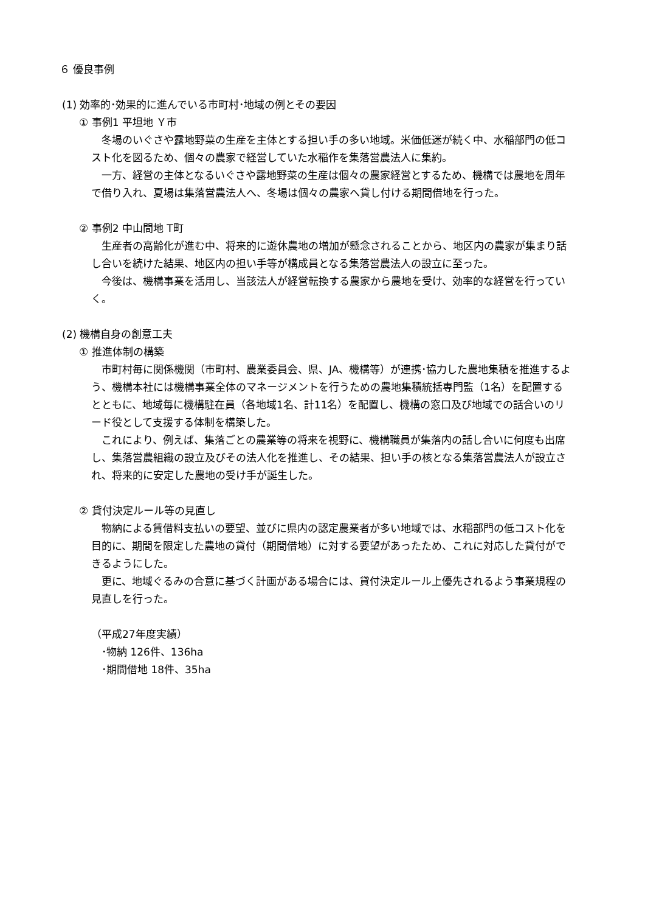６ 優良事例
(1) 効率的･効果的に進んでいる市町村･地域の例とその要因
① 事例1 平坦地 Ｙ市
　冬場のいぐさや露地野菜の生産を主体とする担い手の多い地域。米価低迷が続く中、水稲部門の低コスト化を図るため、個々の農家で経営していた水稲作を集落営農法人に集約。
　一方、経営の主体となるいぐさや露地野菜の生産は個々の農家経営とするため、機構では農地を周年で借り入れ、夏場は集落営農法人へ、冬場は個々の農家へ貸し付ける期間借地を行った。
② 事例2 中山間地 T町
　生産者の高齢化が進む中、将来的に遊休農地の増加が懸念されることから、地区内の農家が集まり話し合いを続けた結果、地区内の担い手等が構成員となる集落営農法人の設立に至った。
　今後は、機構事業を活用し、当該法人が経営転換する農家から農地を受け、効率的な経営を行っていく。
(2) 機構自身の創意工夫
① 推進体制の構築
　市町村毎に関係機関（市町村、農業委員会、県、JA、機構等）が連携･協力した農地集積を推進するよう、機構本社には機構事業全体のマネージメントを行うための農地集積統括専門監（1名）を配置するとともに、地域毎に機構駐在員（各地域1名、計11名）を配置し、機構の窓口及び地域での話合いのリード役として支援する体制を構築した。
　これにより、例えば、集落ごとの農業等の将来を視野に、機構職員が集落内の話し合いに何度も出席し、集落営農組織の設立及びその法人化を推進し、その結果、担い手の核となる集落営農法人が設立され、将来的に安定した農地の受け手が誕生した。
② 貸付決定ルール等の見直し
　物納による賃借料支払いの要望、並びに県内の認定農業者が多い地域では、水稲部門の低コスト化を目的に、期間を限定した農地の貸付（期間借地）に対する要望があったため、これに対応した貸付ができるようにした。
　更に、地域ぐるみの合意に基づく計画がある場合には、貸付決定ルール上優先されるよう事業規程の見直しを行った。
（平成27年度実績）
　･物納 126件、136ha
　･期間借地 18件、35ha